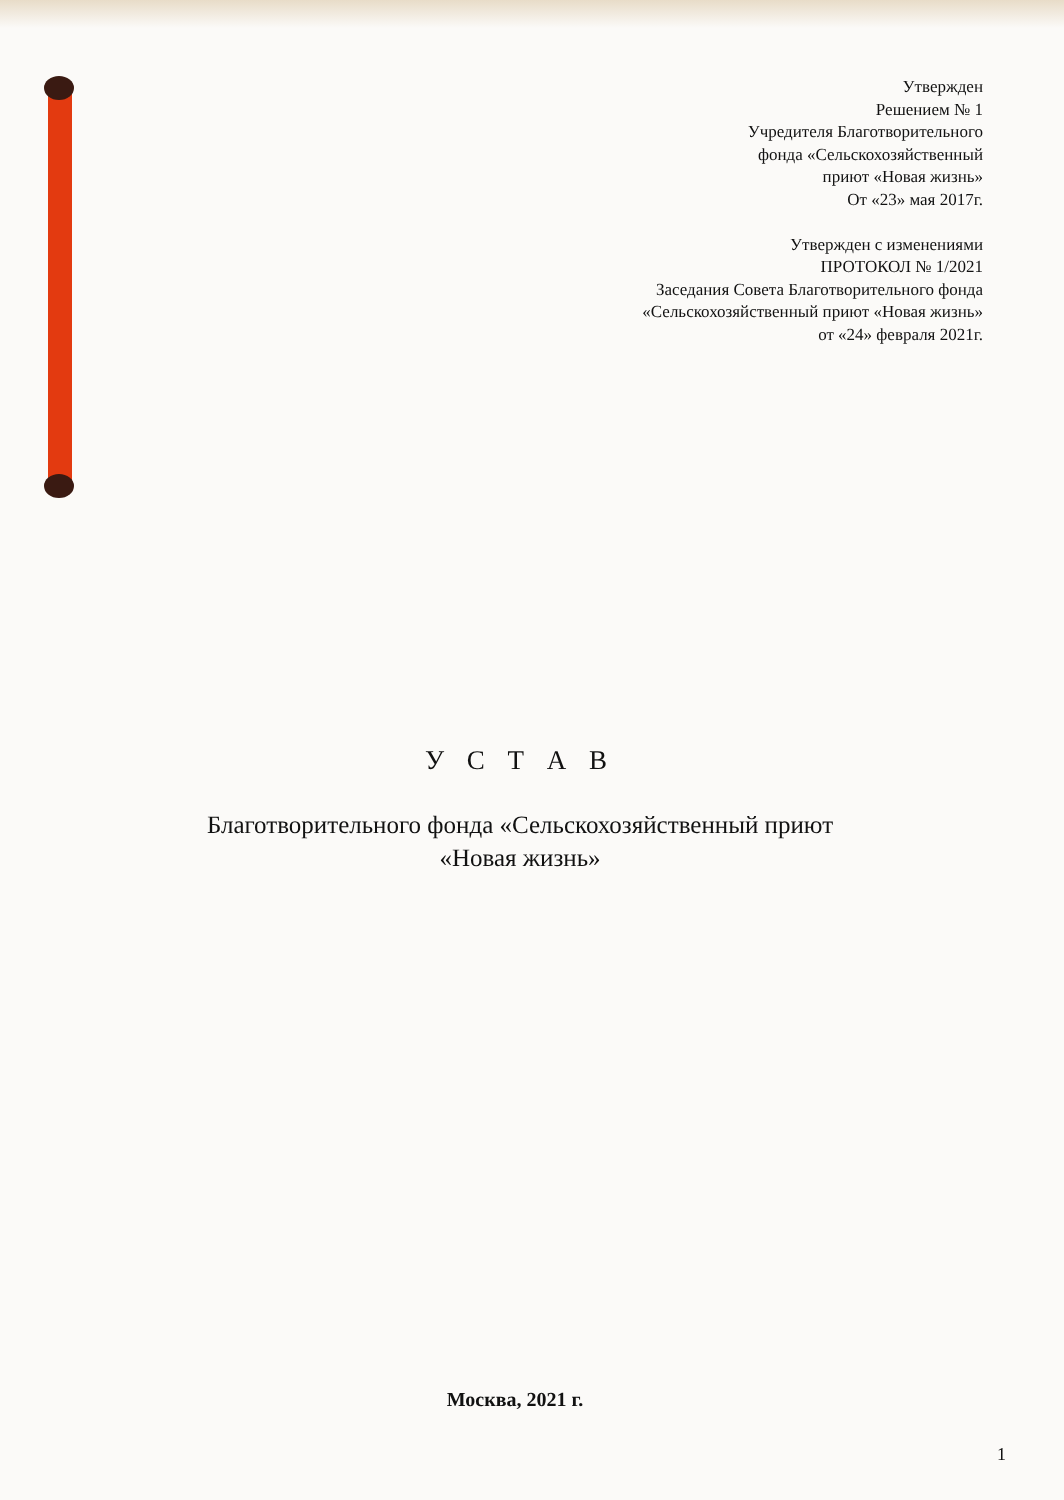Утвержден
Решением № 1
Учредителя Благотворительного
фонда «Сельскохозяйственный
приют «Новая жизнь»
От «23» мая 2017г.
Утвержден с изменениями
ПРОТОКОЛ № 1/2021
Заседания Совета Благотворительного фонда
«Сельскохозяйственный приют «Новая жизнь»
от «24» февраля 2021г.
У С Т А В
Благотворительного фонда «Сельскохозяйственный приют
«Новая жизнь»
Москва, 2021 г.
1